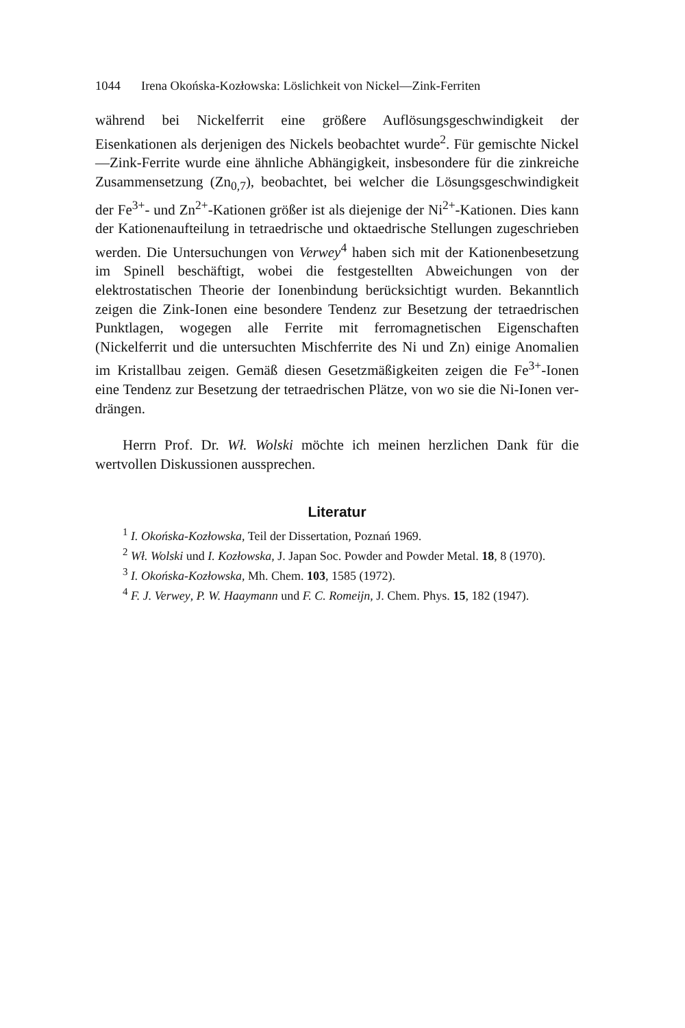1044 Irena Okońska-Kozłowska: Löslichkeit von Nickel—Zink-Ferriten
während bei Nickelferrit eine größere Auflösungsgeschwindigkeit der Eisenkationen als derjenigen des Nickels beobachtet wurde<sup>2</sup>. Für gemischte Nickel—Zink-Ferrite wurde eine ähnliche Abhängigkeit, insbesondere für die zinkreiche Zusammensetzung (Zn<sub>0,7</sub>), beobachtet, bei welcher die Lösungsgeschwindigkeit der Fe<sup>3+</sup>- und Zn<sup>2+</sup>-Kationen größer ist als diejenige der Ni<sup>2+</sup>-Kationen. Dies kann der Kationen­aufteilung in tetraedrische und oktaedrische Stellungen zugeschrieben werden. Die Untersuchungen von Verwey<sup>4</sup> haben sich mit der Kationen­besetzung im Spinell beschäftigt, wobei die festgestellten Abweichungen von der elektrostatischen Theorie der Ionenbindung berücksichtigt wurden. Bekanntlich zeigen die Zink-Ionen eine besondere Tendenz zur Besetzung der tetraedrischen Punktlagen, wogegen alle Ferrite mit ferromagnetischen Eigenschaften (Nickelferrit und die untersuchten Mischferrite des Ni und Zn) einige Anomalien im Kristallbau zeigen. Gemäß diesen Gesetzmäßigkeiten zeigen die Fe<sup>3+</sup>-Ionen eine Tendenz zur Besetzung der tetraedrischen Plätze, von wo sie die Ni-Ionen ver­drängen.
Herrn Prof. Dr. Wł. Wolski möchte ich meinen herzlichen Dank für die wertvollen Diskussionen aussprechen.
Literatur
<sup>1</sup> I. Okońska-Kozłowska, Teil der Dissertation, Poznań 1969.
<sup>2</sup> Wł. Wolski und I. Kozłowska, J. Japan Soc. Powder and Powder Metal. 18, 8 (1970).
<sup>3</sup> I. Okońska-Kozłowska, Mh. Chem. 103, 1585 (1972).
<sup>4</sup> F. J. Verwey, P. W. Haaymann und F. C. Romeijn, J. Chem. Phys. 15, 182 (1947).